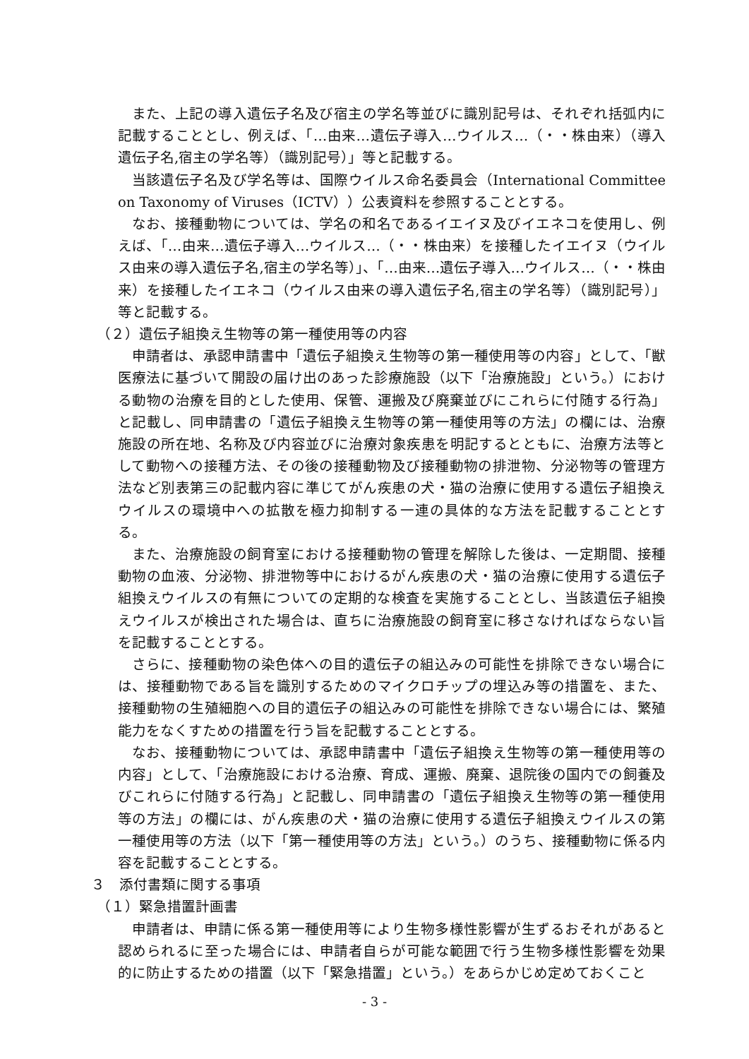また、上記の導入遺伝子名及び宿主の学名等並びに識別記号は、それぞれ括弧内に記載することとし、例えば、「…由来…遺伝子導入…ウイルス…（・・株由来）（導入遺伝子名,宿主の学名等）（識別記号）」等と記載する。
当該遺伝子名及び学名等は、国際ウイルス命名委員会（International Committee on Taxonomy of Viruses（ICTV））公表資料を参照することとする。
なお、接種動物については、学名の和名であるイエイヌ及びイエネコを使用し、例えば、「…由来…遺伝子導入…ウイルス…（・・株由来）を接種したイエイヌ（ウイルス由来の導入遺伝子名,宿主の学名等）」、「…由来…遺伝子導入…ウイルス…（・・株由来）を接種したイエネコ（ウイルス由来の導入遺伝子名,宿主の学名等）（識別記号）」等と記載する。
（２）遺伝子組換え生物等の第一種使用等の内容
申請者は、承認申請書中「遺伝子組換え生物等の第一種使用等の内容」として、「獣医療法に基づいて開設の届け出のあった診療施設（以下「治療施設」という。）における動物の治療を目的とした使用、保管、運搬及び廃棄並びにこれらに付随する行為」と記載し、同申請書の「遺伝子組換え生物等の第一種使用等の方法」の欄には、治療施設の所在地、名称及び内容並びに治療対象疾患を明記するとともに、治療方法等として動物への接種方法、その後の接種動物及び接種動物の排泄物、分泌物等の管理方法など別表第三の記載内容に準じてがん疾患の犬・猫の治療に使用する遺伝子組換えウイルスの環境中への拡散を極力抑制する一連の具体的な方法を記載することとする。
また、治療施設の飼育室における接種動物の管理を解除した後は、一定期間、接種動物の血液、分泌物、排泄物等中におけるがん疾患の犬・猫の治療に使用する遺伝子組換えウイルスの有無についての定期的な検査を実施することとし、当該遺伝子組換えウイルスが検出された場合は、直ちに治療施設の飼育室に移さなければならない旨を記載することとする。
さらに、接種動物の染色体への目的遺伝子の組込みの可能性を排除できない場合には、接種動物である旨を識別するためのマイクロチップの埋込み等の措置を、また、接種動物の生殖細胞への目的遺伝子の組込みの可能性を排除できない場合には、繁殖能力をなくすための措置を行う旨を記載することとする。
なお、接種動物については、承認申請書中「遺伝子組換え生物等の第一種使用等の内容」として、「治療施設における治療、育成、運搬、廃棄、退院後の国内での飼養及びこれらに付随する行為」と記載し、同申請書の「遺伝子組換え生物等の第一種使用等の方法」の欄には、がん疾患の犬・猫の治療に使用する遺伝子組換えウイルスの第一種使用等の方法（以下「第一種使用等の方法」という。）のうち、接種動物に係る内容を記載することとする。
３　添付書類に関する事項
（１）緊急措置計画書
申請者は、申請に係る第一種使用等により生物多様性影響が生ずるおそれがあると認められるに至った場合には、申請者自らが可能な範囲で行う生物多様性影響を効果的に防止するための措置（以下「緊急措置」という。）をあらかじめ定めておくこと
- 3 -